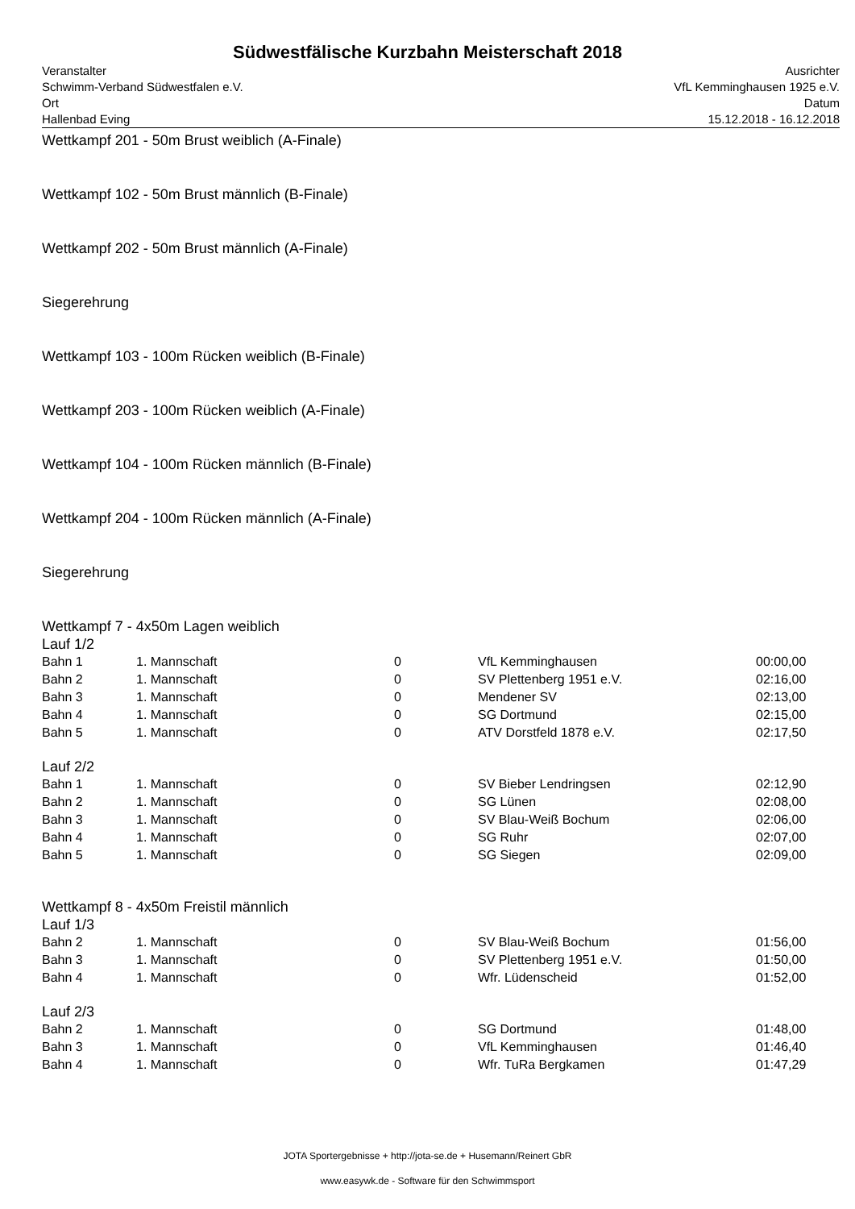Südwestfälische Kurzbahn Meisterschaft 2018
Veranstalter
Schwimm-Verband Südwestfalen e.V.
Ort
Hallenbad Eving
Ausrichter
VfL Kemminghausen 1925 e.V.
Datum
15.12.2018 - 16.12.2018
Wettkampf 201 - 50m Brust weiblich (A-Finale)
Wettkampf 102 - 50m Brust männlich (B-Finale)
Wettkampf 202 - 50m Brust männlich (A-Finale)
Siegerehrung
Wettkampf 103 - 100m Rücken weiblich (B-Finale)
Wettkampf 203 - 100m Rücken weiblich (A-Finale)
Wettkampf 104 - 100m Rücken männlich (B-Finale)
Wettkampf 204 - 100m Rücken männlich (A-Finale)
Siegerehrung
Wettkampf 7 - 4x50m Lagen weiblich
Lauf 1/2
| Bahn 1 | 1. Mannschaft | 0 | VfL Kemminghausen | 00:00,00 |
| Bahn 2 | 1. Mannschaft | 0 | SV Plettenberg 1951 e.V. | 02:16,00 |
| Bahn 3 | 1. Mannschaft | 0 | Mendener SV | 02:13,00 |
| Bahn 4 | 1. Mannschaft | 0 | SG Dortmund | 02:15,00 |
| Bahn 5 | 1. Mannschaft | 0 | ATV Dorstfeld 1878 e.V. | 02:17,50 |
Lauf 2/2
| Bahn 1 | 1. Mannschaft | 0 | SV Bieber Lendringsen | 02:12,90 |
| Bahn 2 | 1. Mannschaft | 0 | SG Lünen | 02:08,00 |
| Bahn 3 | 1. Mannschaft | 0 | SV Blau-Weiß Bochum | 02:06,00 |
| Bahn 4 | 1. Mannschaft | 0 | SG Ruhr | 02:07,00 |
| Bahn 5 | 1. Mannschaft | 0 | SG Siegen | 02:09,00 |
Wettkampf 8 - 4x50m Freistil männlich
Lauf 1/3
| Bahn 2 | 1. Mannschaft | 0 | SV Blau-Weiß Bochum | 01:56,00 |
| Bahn 3 | 1. Mannschaft | 0 | SV Plettenberg 1951 e.V. | 01:50,00 |
| Bahn 4 | 1. Mannschaft | 0 | Wfr. Lüdenscheid | 01:52,00 |
Lauf 2/3
| Bahn 2 | 1. Mannschaft | 0 | SG Dortmund | 01:48,00 |
| Bahn 3 | 1. Mannschaft | 0 | VfL Kemminghausen | 01:46,40 |
| Bahn 4 | 1. Mannschaft | 0 | Wfr. TuRa Bergkamen | 01:47,29 |
JOTA Sportergebnisse + http://jota-se.de + Husemann/Reinert GbR
www.easywk.de - Software für den Schwimmsport